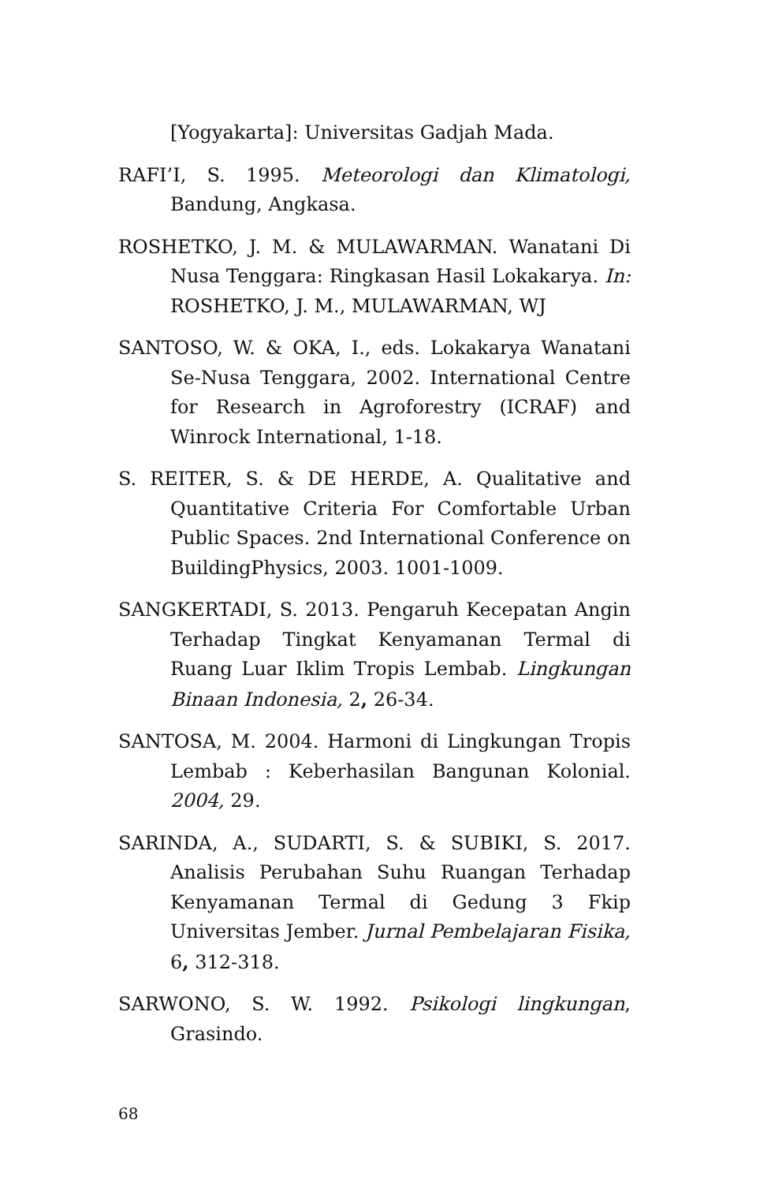[Yogyakarta]: Universitas Gadjah Mada.
RAFI’I, S. 1995. Meteorologi dan Klimatologi, Bandung, Angkasa.
ROSHETKO, J. M. & MULAWARMAN. Wanatani Di Nusa Tenggara: Ringkasan Hasil Lokakarya. In: ROSHETKO, J. M., MULAWARMAN, WJ
SANTOSO, W. & OKA, I., eds. Lokakarya Wanatani Se-Nusa Tenggara, 2002. International Centre for Research in Agroforestry (ICRAF) and Winrock International, 1-18.
S. REITER, S. & DE HERDE, A. Qualitative and Quantitative Criteria For Comfortable Urban Public Spaces. 2nd International Conference on BuildingPhysics, 2003. 1001-1009.
SANGKERTADI, S. 2013. Pengaruh Kecepatan Angin Terhadap Tingkat Kenyamanan Termal di Ruang Luar Iklim Tropis Lembab. Lingkungan Binaan Indonesia, 2, 26-34.
SANTOSA, M. 2004. Harmoni di Lingkungan Tropis Lembab : Keberhasilan Bangunan Kolonial. 2004, 29.
SARINDA, A., SUDARTI, S. & SUBIKI, S. 2017. Analisis Perubahan Suhu Ruangan Terhadap Kenyamanan Termal di Gedung 3 Fkip Universitas Jember. Jurnal Pembelajaran Fisika, 6, 312-318.
SARWONO, S. W. 1992. Psikologi lingkungan, Grasindo.
68